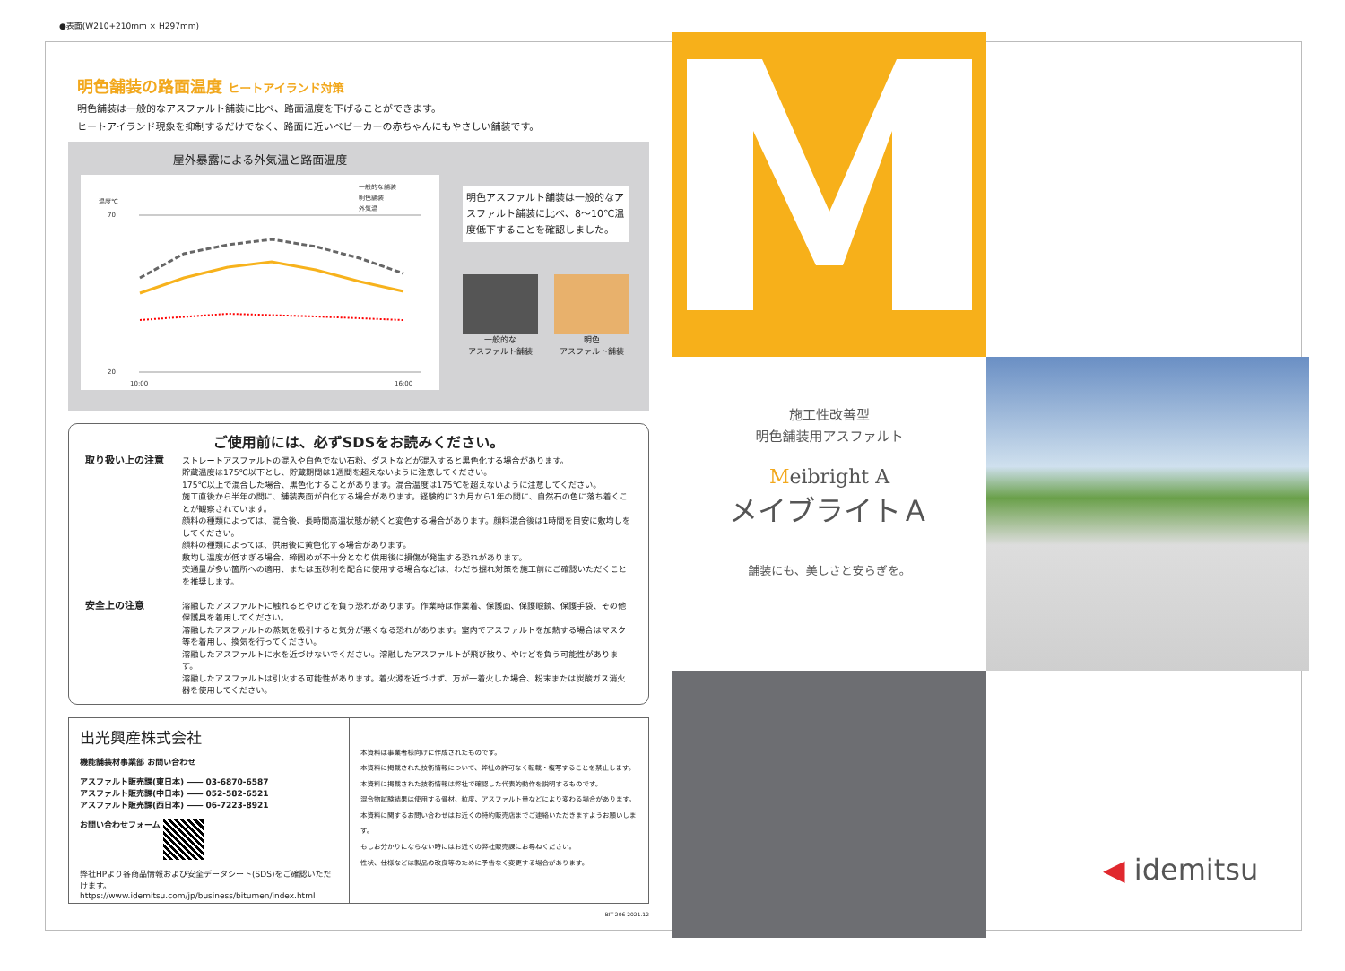●表面(W210+210mm × H297mm)
明色舗装の路面温度 ヒートアイランド対策
明色舗装は一般的なアスファルト舗装に比べ、路面温度を下げることができます。
ヒートアイランド現象を抑制するだけでなく、路面に近いベビーカーの赤ちゃんにもやさしい舗装です。
屋外暴露による外気温と路面温度
一般的な舗装
明色舗装
外気温
温度℃
70
20
10:00
16:00
明色アスファルト舗装は一般的なアスファルト舗装に比べ、8～10℃温度低下することを確認しました。
一般的な
アスファルト舗装
明色
アスファルト舗装
ご使用前には、必ずSDSをお読みください。
取り扱い上の注意
ストレートアスファルトの混入や白色でない石粉、ダストなどが混入すると黒色化する場合があります。
貯蔵温度は175℃以下とし、貯蔵期間は1週間を超えないように注意してください。
175℃以上で混合した場合、黒色化することがあります。混合温度は175℃を超えないように注意してください。
施工直後から半年の間に、舗装表面が白化する場合があります。経験的に3カ月から1年の間に、自然石の色に落ち着くことが観察されています。
顔料の種類によっては、混合後、長時間高温状態が続くと変色する場合があります。顔料混合後は1時間を目安に敷均しをしてください。
顔料の種類によっては、供用後に黄色化する場合があります。
敷均し温度が低すぎる場合、締固めが不十分となり供用後に損傷が発生する恐れがあります。
交通量が多い箇所への適用、または玉砂利を配合に使用する場合などは、わだち掘れ対策を施工前にご確認いただくことを推奨します。
安全上の注意
溶融したアスファルトに触れるとやけどを負う恐れがあります。作業時は作業着、保護面、保護眼鏡、保護手袋、その他保護具を着用してください。
溶融したアスファルトの蒸気を吸引すると気分が悪くなる恐れがあります。室内でアスファルトを加熱する場合はマスク等を着用し、換気を行ってください。
溶融したアスファルトに水を近づけないでください。溶融したアスファルトが飛び散り、やけどを負う可能性があります。
溶融したアスファルトは引火する可能性があります。着火源を近づけず、万が一着火した場合、粉末または炭酸ガス消火器を使用してください。
出光興産株式会社
機能舗装材事業部 お問い合わせ
アスファルト販売課(東日本) ―― 03-6870-6587
アスファルト販売課(中日本) ―― 052-582-6521
アスファルト販売課(西日本) ―― 06-7223-8921
お問い合わせフォーム
弊社HPより各商品情報および安全データシート(SDS)をご確認いただけます。
https://www.idemitsu.com/jp/business/bitumen/index.html
本資料は事業者様向けに作成されたものです。
本資料に掲載された技術情報について、弊社の許可なく転載・複写することを禁止します。
本資料に掲載された技術情報は弊社で確認した代表的動作を説明するものです。
混合物試験結果は使用する骨材、粒度、アスファルト量などにより変わる場合があります。
本資料に関するお問い合わせはお近くの特約販売店までご連絡いただきますようお願いします。
もしお分かりにならない時にはお近くの弊社販売課にお尋ねください。
性状、仕様などは製品の改良等のために予告なく変更する場合があります。
BIT-206 2021.12
施工性改善型
明色舗装用アスファルト
Meibright A
メイブライトＡ
舗装にも、美しさと安らぎを。
◀ idemitsu